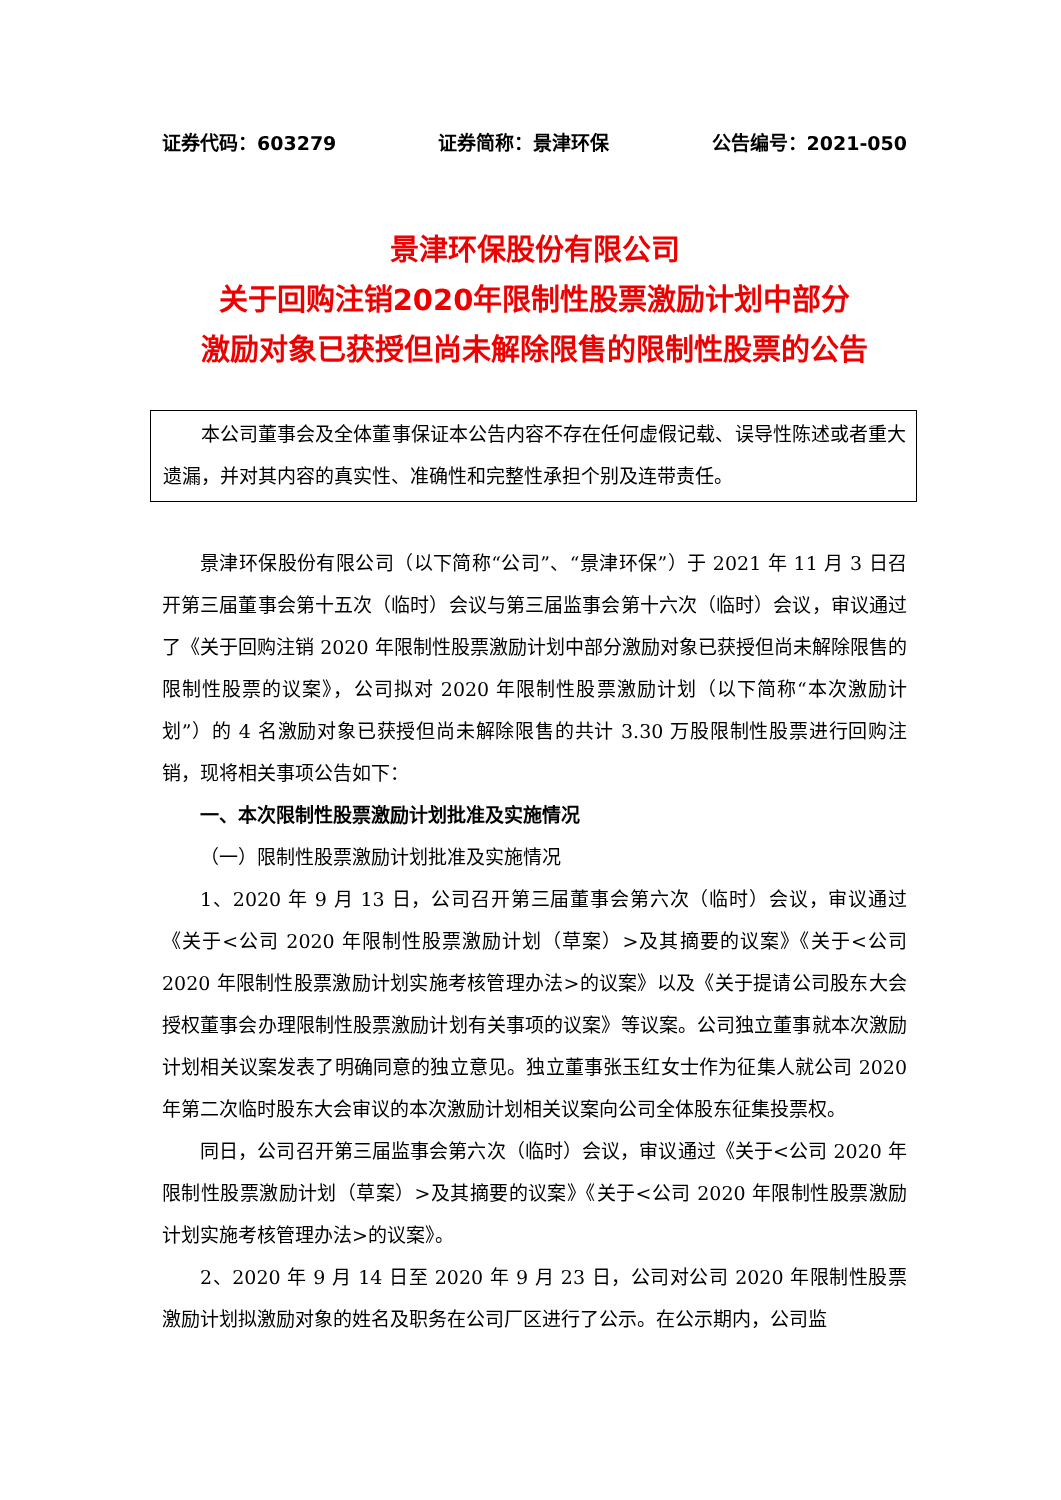证券代码：603279 证券简称：景津环保 公告编号：2021-050
景津环保股份有限公司
关于回购注销2020年限制性股票激励计划中部分
激励对象已获授但尚未解除限售的限制性股票的公告
本公司董事会及全体董事保证本公告内容不存在任何虚假记载、误导性陈述或者重大遗漏，并对其内容的真实性、准确性和完整性承担个别及连带责任。
景津环保股份有限公司（以下简称“公司”、“景津环保”）于 2021 年 11 月 3 日召开第三届董事会第十五次（临时）会议与第三届监事会第十六次（临时）会议，审议通过了《关于回购注销 2020 年限制性股票激励计划中部分激励对象已获授但尚未解除限售的限制性股票的议案》，公司拟对 2020 年限制性股票激励计划（以下简称“本次激励计划”）的 4 名激励对象已获授但尚未解除限售的共计 3.30 万股限制性股票进行回购注销，现将相关事项公告如下：
一、本次限制性股票激励计划批准及实施情况
（一）限制性股票激励计划批准及实施情况
1、2020 年 9 月 13 日，公司召开第三届董事会第六次（临时）会议，审议通过《关于<公司 2020 年限制性股票激励计划（草案）>及其摘要的议案》《关于<公司 2020 年限制性股票激励计划实施考核管理办法>的议案》以及《关于提请公司股东大会授权董事会办理限制性股票激励计划有关事项的议案》等议案。公司独立董事就本次激励计划相关议案发表了明确同意的独立意见。独立董事张玉红女士作为征集人就公司 2020 年第二次临时股东大会审议的本次激励计划相关议案向公司全体股东征集投票权。
同日，公司召开第三届监事会第六次（临时）会议，审议通过《关于<公司 2020 年限制性股票激励计划（草案）>及其摘要的议案》《关于<公司 2020 年限制性股票激励计划实施考核管理办法>的议案》。
2、2020 年 9 月 14 日至 2020 年 9 月 23 日，公司对公司 2020 年限制性股票激励计划拟激励对象的姓名及职务在公司厂区进行了公示。在公示期内，公司监